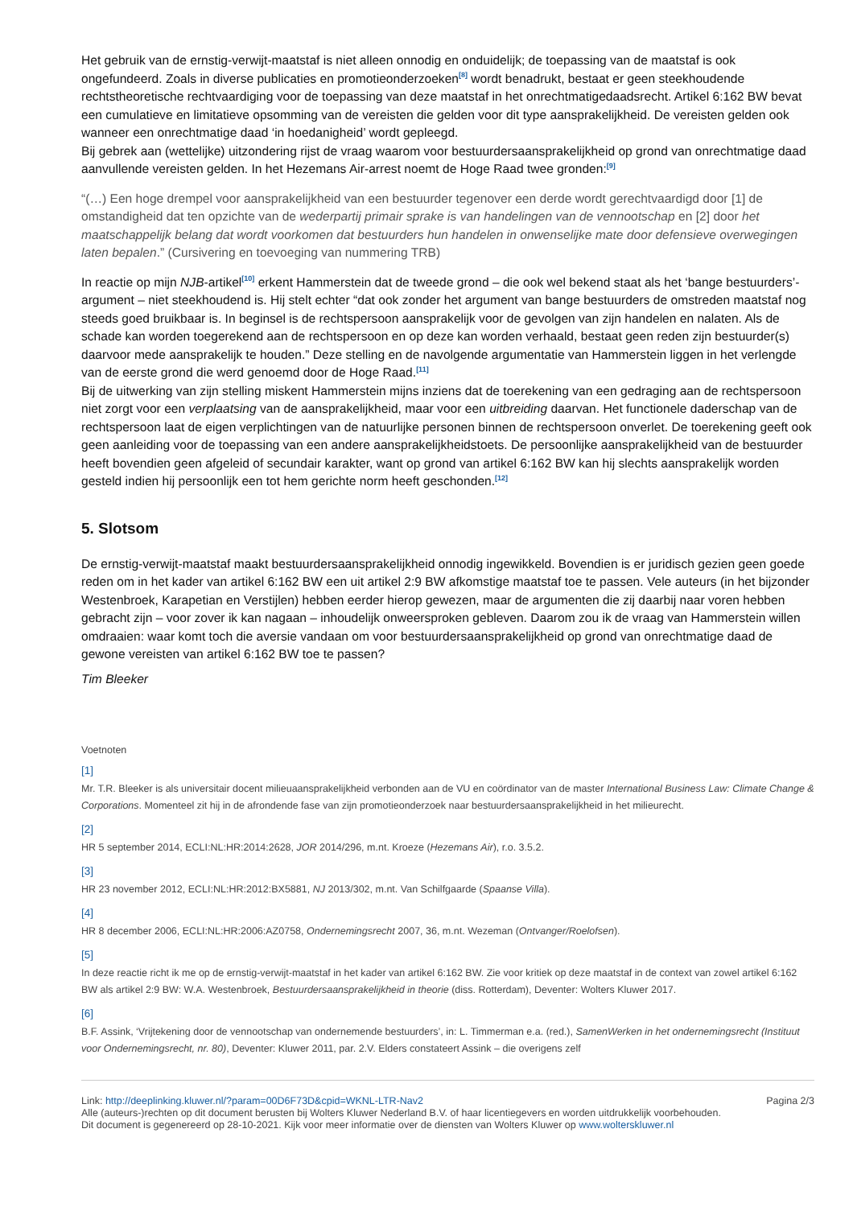Het gebruik van de ernstig-verwijt-maatstaf is niet alleen onnodig en onduidelijk; de toepassing van de maatstaf is ook ongefundeerd. Zoals in diverse publicaties en promotieonderzoeken<sup>[8]</sup> wordt benadrukt, bestaat er geen steekhoudende rechtstheoretische rechtvaardiging voor de toepassing van deze maatstaf in het onrechtmatigedaadsrecht. Artikel 6:162 BW bevat een cumulatieve en limitatieve opsomming van de vereisten die gelden voor dit type aansprakelijkheid. De vereisten gelden ook wanneer een onrechtmatige daad ‘in hoedanigheid’ wordt gepleegd.
Bij gebrek aan (wettelijke) uitzondering rijst de vraag waarom voor bestuurdersaansprakelijkheid op grond van onrechtmatige daad aanvullende vereisten gelden. In het Hezemans Air-arrest noemt de Hoge Raad twee gronden:<sup>[9]</sup>
“(…) Een hoge drempel voor aansprakelijkheid van een bestuurder tegenover een derde wordt gerechtvaardigd door [1] de omstandigheid dat ten opzichte van de wederpartij primair sprake is van handelingen van de vennootschap en [2] door het maatschappelijk belang dat wordt voorkomen dat bestuurders hun handelen in onwenselijke mate door defensieve overwegingen laten bepalen.” (Cursivering en toevoeging van nummering TRB)
In reactie op mijn NJB-artikel<sup>[10]</sup> erkent Hammerstein dat de tweede grond – die ook wel bekend staat als het ‘bange bestuurders’-argument – niet steekhoudend is. Hij stelt echter “dat ook zonder het argument van bange bestuurders de omstreden maatstaf nog steeds goed bruikbaar is. In beginsel is de rechtspersoon aansprakelijk voor de gevolgen van zijn handelen en nalaten. Als de schade kan worden toegerekend aan de rechtspersoon en op deze kan worden verhaald, bestaat geen reden zijn bestuurder(s) daarvoor mede aansprakelijk te houden.” Deze stelling en de navolgende argumentatie van Hammerstein liggen in het verlengde van de eerste grond die werd genoemd door de Hoge Raad.<sup>[11]</sup>
Bij de uitwerking van zijn stelling miskent Hammerstein mijns inziens dat de toerekening van een gedraging aan de rechtspersoon niet zorgt voor een verplaatsing van de aansprakelijkheid, maar voor een uitbreiding daarvan. Het functionele daderschap van de rechtspersoon laat de eigen verplichtingen van de natuurlijke personen binnen de rechtspersoon onverlet. De toerekening geeft ook geen aanleiding voor de toepassing van een andere aansprakelijkheidstoets. De persoonlijke aansprakelijkheid van de bestuurder heeft bovendien geen afgeleid of secundair karakter, want op grond van artikel 6:162 BW kan hij slechts aansprakelijk worden gesteld indien hij persoonlijk een tot hem gerichte norm heeft geschonden.<sup>[12]</sup>
5. Slotsom
De ernstig-verwijt-maatstaf maakt bestuurdersaansprakelijkheid onnodig ingewikkeld. Bovendien is er juridisch gezien geen goede reden om in het kader van artikel 6:162 BW een uit artikel 2:9 BW afkomstige maatstaf toe te passen. Vele auteurs (in het bijzonder Westenbroek, Karapetian en Verstijlen) hebben eerder hierop gewezen, maar de argumenten die zij daarbij naar voren hebben gebracht zijn – voor zover ik kan nagaan – inhoudelijk onweersproken gebleven. Daarom zou ik de vraag van Hammerstein willen omdraaien: waar komt toch die aversie vandaan om voor bestuurdersaansprakelijkheid op grond van onrechtmatige daad de gewone vereisten van artikel 6:162 BW toe te passen?
Tim Bleeker
Voetnoten
[1]
Mr. T.R. Bleeker is als universitair docent milieuaansprakelijkheid verbonden aan de VU en coördinator van de master International Business Law: Climate Change & Corporations. Momenteel zit hij in de afrondende fase van zijn promotieonderzoek naar bestuurdersaansprakelijkheid in het milieurecht.
[2]
HR 5 september 2014, ECLI:NL:HR:2014:2628, JOR 2014/296, m.nt. Kroeze (Hezemans Air), r.o. 3.5.2.
[3]
HR 23 november 2012, ECLI:NL:HR:2012:BX5881, NJ 2013/302, m.nt. Van Schilfgaarde (Spaanse Villa).
[4]
HR 8 december 2006, ECLI:NL:HR:2006:AZ0758, Ondernemingsrecht 2007, 36, m.nt. Wezeman (Ontvanger/Roelofsen).
[5]
In deze reactie richt ik me op de ernstig-verwijt-maatstaf in het kader van artikel 6:162 BW. Zie voor kritiek op deze maatstaf in de context van zowel artikel 6:162 BW als artikel 2:9 BW: W.A. Westenbroek, Bestuurdersaansprakelijkheid in theorie (diss. Rotterdam), Deventer: Wolters Kluwer 2017.
[6]
B.F. Assink, ‘Vrijtekening door de vennootschap van ondernemende bestuurders’, in: L. Timmerman e.a. (red.), SamenWerken in het ondernemingsrecht (Instituut voor Ondernemingsrecht, nr. 80), Deventer: Kluwer 2011, par. 2.V. Elders constateert Assink – die overigens zelf
Link: http://deeplinking.kluwer.nl/?param=00D6F73D&cpid=WKNL-LTR-Nav2
Alle (auteurs-)rechten op dit document berusten bij Wolters Kluwer Nederland B.V. of haar licentiegevers en worden uitdrukkelijk voorbehouden. Dit document is gegenereerd op 28-10-2021. Kijk voor meer informatie over de diensten van Wolters Kluwer op www.wolterskluwer.nl
Pagina 2/3